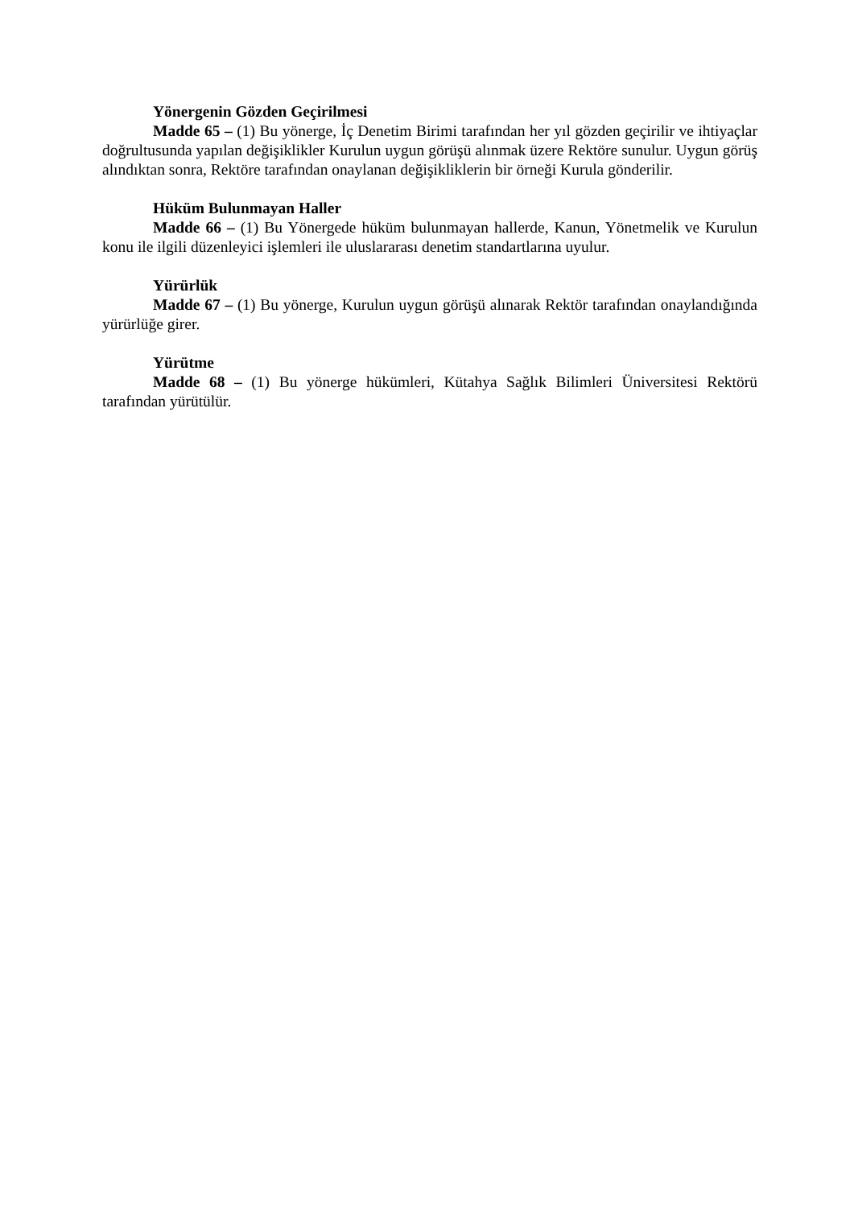Yönergenin Gözden Geçirilmesi
Madde 65 – (1) Bu yönerge, İç Denetim Birimi tarafından her yıl gözden geçirilir ve ihtiyaçlar doğrultusunda yapılan değişiklikler Kurulun uygun görüşü alınmak üzere Rektöre sunulur. Uygun görüş alındıktan sonra, Rektöre tarafından onaylanan değişikliklerin bir örneği Kurula gönderilir.
Hüküm Bulunmayan Haller
Madde 66 – (1) Bu Yönergede hüküm bulunmayan hallerde, Kanun, Yönetmelik ve Kurulun konu ile ilgili düzenleyici işlemleri ile uluslararası denetim standartlarına uyulur.
Yürürlük
Madde 67 – (1) Bu yönerge, Kurulun uygun görüşü alınarak Rektör tarafından onaylandığında yürürlüğe girer.
Yürütme
Madde 68 – (1) Bu yönerge hükümleri, Kütahya Sağlık Bilimleri Üniversitesi Rektörü tarafından yürütülür.